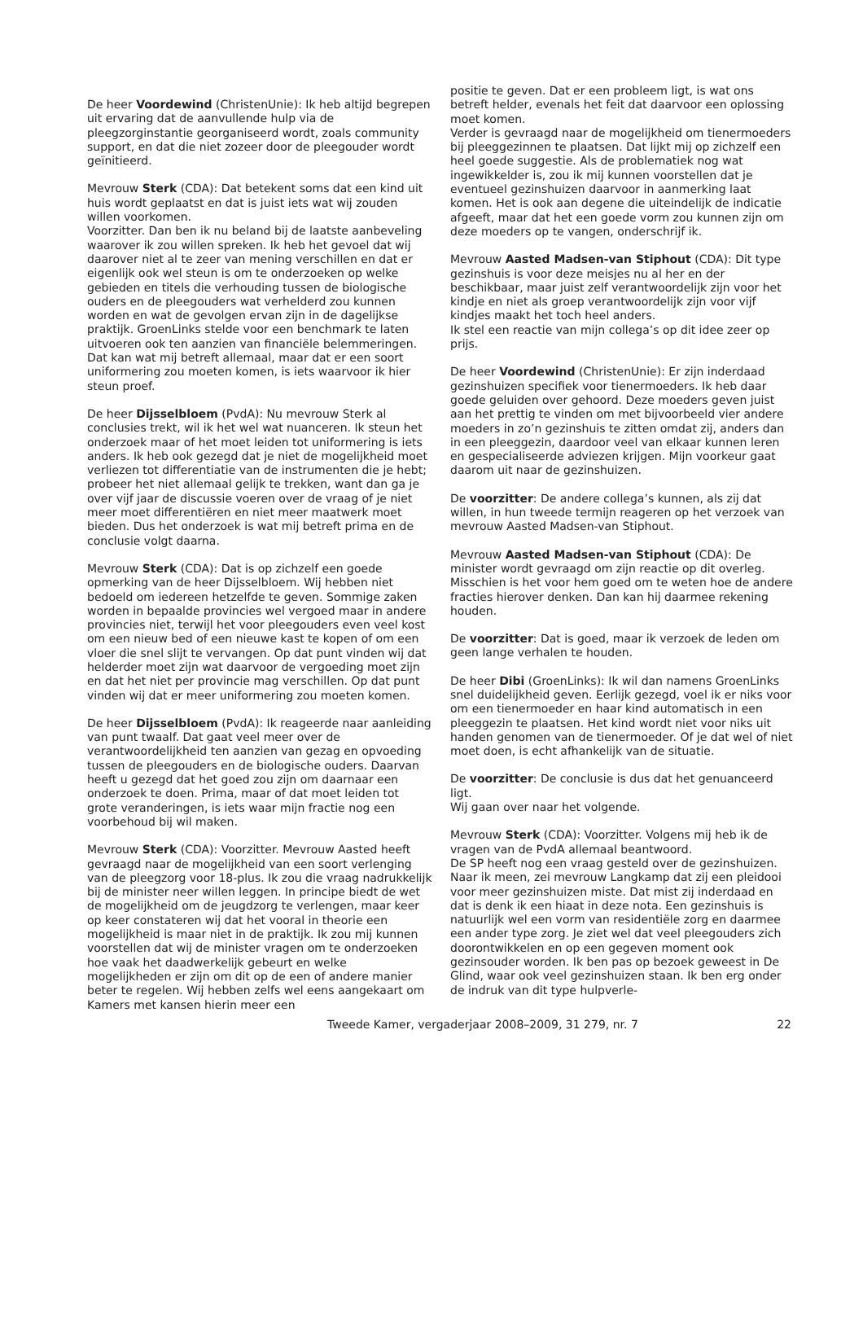De heer Voordewind (ChristenUnie): Ik heb altijd begrepen uit ervaring dat de aanvullende hulp via de pleegzorginstantie georganiseerd wordt, zoals community support, en dat die niet zozeer door de pleegouder wordt geïnitieerd.
Mevrouw Sterk (CDA): Dat betekent soms dat een kind uit huis wordt geplaatst en dat is juist iets wat wij zouden willen voorkomen.
Voorzitter. Dan ben ik nu beland bij de laatste aanbeveling waarover ik zou willen spreken. Ik heb het gevoel dat wij daarover niet al te zeer van mening verschillen en dat er eigenlijk ook wel steun is om te onderzoeken op welke gebieden en titels die verhouding tussen de biologische ouders en de pleegouders wat verhelderd zou kunnen worden en wat de gevolgen ervan zijn in de dagelijkse praktijk. GroenLinks stelde voor een benchmark te laten uitvoeren ook ten aanzien van financiële belemmeringen. Dat kan wat mij betreft allemaal, maar dat er een soort uniformering zou moeten komen, is iets waarvoor ik hier steun proef.
De heer Dijsselbloem (PvdA): Nu mevrouw Sterk al conclusies trekt, wil ik het wel wat nuanceren. Ik steun het onderzoek maar of het moet leiden tot uniformering is iets anders. Ik heb ook gezegd dat je niet de mogelijkheid moet verliezen tot differentiatie van de instrumenten die je hebt; probeer het niet allemaal gelijk te trekken, want dan ga je over vijf jaar de discussie voeren over de vraag of je niet meer moet differentiëren en niet meer maatwerk moet bieden. Dus het onderzoek is wat mij betreft prima en de conclusie volgt daarna.
Mevrouw Sterk (CDA): Dat is op zichzelf een goede opmerking van de heer Dijsselbloem. Wij hebben niet bedoeld om iedereen hetzelfde te geven. Sommige zaken worden in bepaalde provincies wel vergoed maar in andere provincies niet, terwijl het voor pleegouders even veel kost om een nieuw bed of een nieuwe kast te kopen of om een vloer die snel slijt te vervangen. Op dat punt vinden wij dat helderder moet zijn wat daarvoor de vergoeding moet zijn en dat het niet per provincie mag verschillen. Op dat punt vinden wij dat er meer uniformering zou moeten komen.
De heer Dijsselbloem (PvdA): Ik reageerde naar aanleiding van punt twaalf. Dat gaat veel meer over de verantwoordelijkheid ten aanzien van gezag en opvoeding tussen de pleegouders en de biologische ouders. Daarvan heeft u gezegd dat het goed zou zijn om daarnaar een onderzoek te doen. Prima, maar of dat moet leiden tot grote veranderingen, is iets waar mijn fractie nog een voorbehoud bij wil maken.
Mevrouw Sterk (CDA): Voorzitter. Mevrouw Aasted heeft gevraagd naar de mogelijkheid van een soort verlenging van de pleegzorg voor 18-plus. Ik zou die vraag nadrukkelijk bij de minister neer willen leggen. In principe biedt de wet de mogelijkheid om de jeugdzorg te verlengen, maar keer op keer constateren wij dat het vooral in theorie een mogelijkheid is maar niet in de praktijk. Ik zou mij kunnen voorstellen dat wij de minister vragen om te onderzoeken hoe vaak het daadwerkelijk gebeurt en welke mogelijkheden er zijn om dit op de een of andere manier beter te regelen. Wij hebben zelfs wel eens aangekaart om Kamers met kansen hierin meer een
positie te geven. Dat er een probleem ligt, is wat ons betreft helder, evenals het feit dat daarvoor een oplossing moet komen.
Verder is gevraagd naar de mogelijkheid om tienermoeders bij pleeggezinnen te plaatsen. Dat lijkt mij op zichzelf een heel goede suggestie. Als de problematiek nog wat ingewikkelder is, zou ik mij kunnen voorstellen dat je eventueel gezinshuizen daarvoor in aanmerking laat komen. Het is ook aan degene die uiteindelijk de indicatie afgeeft, maar dat het een goede vorm zou kunnen zijn om deze moeders op te vangen, onderschrijf ik.
Mevrouw Aasted Madsen-van Stiphout (CDA): Dit type gezinshuis is voor deze meisjes nu al her en der beschikbaar, maar juist zelf verantwoordelijk zijn voor het kindje en niet als groep verantwoordelijk zijn voor vijf kindjes maakt het toch heel anders.
Ik stel een reactie van mijn collega’s op dit idee zeer op prijs.
De heer Voordewind (ChristenUnie): Er zijn inderdaad gezinshuizen specifiek voor tienermoeders. Ik heb daar goede geluiden over gehoord. Deze moeders geven juist aan het prettig te vinden om met bijvoorbeeld vier andere moeders in zo’n gezinshuis te zitten omdat zij, anders dan in een pleeggezin, daardoor veel van elkaar kunnen leren en gespecialiseerde adviezen krijgen. Mijn voorkeur gaat daarom uit naar de gezinshuizen.
De voorzitter: De andere collega’s kunnen, als zij dat willen, in hun tweede termijn reageren op het verzoek van mevrouw Aasted Madsen-van Stiphout.
Mevrouw Aasted Madsen-van Stiphout (CDA): De minister wordt gevraagd om zijn reactie op dit overleg. Misschien is het voor hem goed om te weten hoe de andere fracties hierover denken. Dan kan hij daarmee rekening houden.
De voorzitter: Dat is goed, maar ik verzoek de leden om geen lange verhalen te houden.
De heer Dibi (GroenLinks): Ik wil dan namens GroenLinks snel duidelijkheid geven. Eerlijk gezegd, voel ik er niks voor om een tienermoeder en haar kind automatisch in een pleeggezin te plaatsen. Het kind wordt niet voor niks uit handen genomen van de tienermoeder. Of je dat wel of niet moet doen, is echt afhankelijk van de situatie.
De voorzitter: De conclusie is dus dat het genuanceerd ligt.
Wij gaan over naar het volgende.
Mevrouw Sterk (CDA): Voorzitter. Volgens mij heb ik de vragen van de PvdA allemaal beantwoord.
De SP heeft nog een vraag gesteld over de gezinshuizen. Naar ik meen, zei mevrouw Langkamp dat zij een pleidooi voor meer gezinshuizen miste. Dat mist zij inderdaad en dat is denk ik een hiaat in deze nota. Een gezinshuis is natuurlijk wel een vorm van residentiële zorg en daarmee een ander type zorg. Je ziet wel dat veel pleegouders zich doorontwikkelen en op een gegeven moment ook gezinsouder worden. Ik ben pas op bezoek geweest in De Glind, waar ook veel gezinshuizen staan. Ik ben erg onder de indruk van dit type hulpverle-
Tweede Kamer, vergaderjaar 2008–2009, 31 279, nr. 7 22